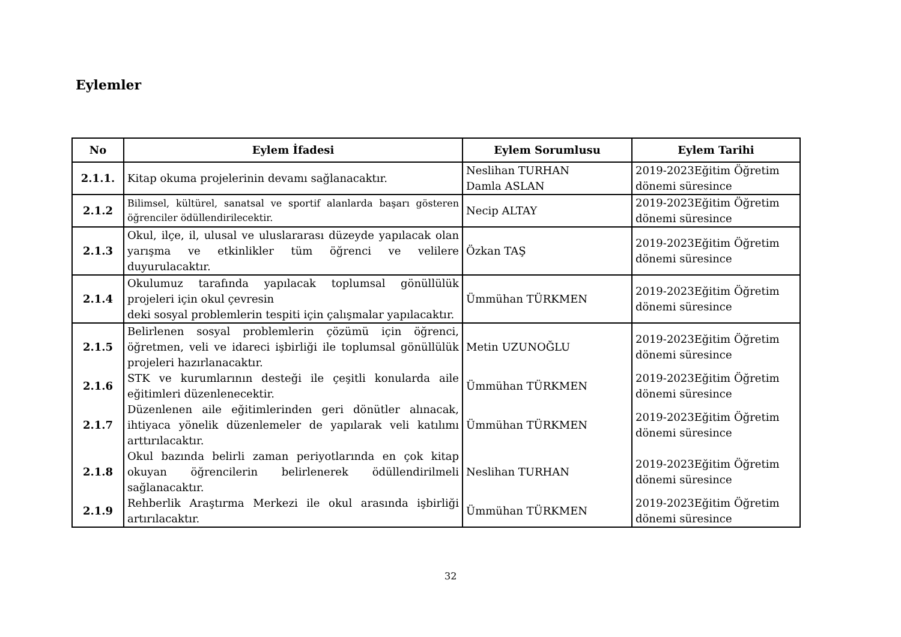Eylemler
| No | Eylem İfadesi | Eylem Sorumlusu | Eylem Tarihi |
| --- | --- | --- | --- |
| 2.1.1. | Kitap okuma projelerinin devamı sağlanacaktır. | Neslihan TURHAN Damla ASLAN | 2019-2023Eğitim Öğretim dönemi süresince |
| 2.1.2 | Bilimsel, kültürel, sanatsal ve sportif alanlarda başarı gösteren öğrenciler ödüllendirilecektir. | Necip ALTAY | 2019-2023Eğitim Öğretim dönemi süresince |
| 2.1.3 | Okul, ilçe, il, ulusal ve uluslararası düzeyde yapılacak olan yarışma ve etkinlikler tüm öğrenci ve velilere duyurulacaktır. | Özkan TAŞ | 2019-2023Eğitim Öğretim dönemi süresince |
| 2.1.4 | Okulumuz tarafında yapılacak toplumsal gönüllülük projeleri için okul çevresin deki sosyal problemlerin tespiti için çalışmalar yapılacaktır. | Ümmühan TÜRKMEN | 2019-2023Eğitim Öğretim dönemi süresince |
| 2.1.5 | Belirlenen sosyal problemlerin çözümü için öğrenci, öğretmen, veli ve idareci işbirliği ile toplumsal gönüllülük projeleri hazırlanacaktır. | Metin UZUNOĞLU | 2019-2023Eğitim Öğretim dönemi süresince |
| 2.1.6 | STK ve kurumlarının desteği ile çeşitli konularda aile eğitimleri düzenlenecektir. | Ümmühan TÜRKMEN | 2019-2023Eğitim Öğretim dönemi süresince |
| 2.1.7 | Düzenlenen aile eğitimlerinden geri dönütler alınacak, ihtiyaca yönelik düzenlemeler de yapılarak veli katılımı arttırılacaktır. | Ümmühan TÜRKMEN | 2019-2023Eğitim Öğretim dönemi süresince |
| 2.1.8 | Okul bazında belirli zaman periyotlarında en çok kitap okuyan öğrencilerin belirlenerek ödüllendirilmeli sağlanacaktır. | Neslihan TURHAN | 2019-2023Eğitim Öğretim dönemi süresince |
| 2.1.9 | Rehberlik Araştırma Merkezi ile okul arasında işbirliği artırılacaktır. | Ümmühan TÜRKMEN | 2019-2023Eğitim Öğretim dönemi süresince |
32